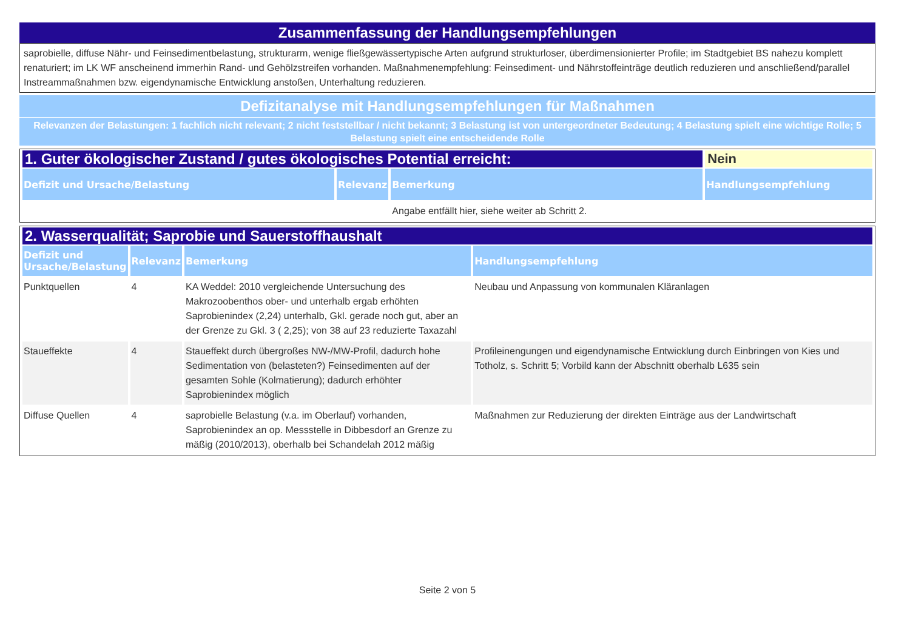Zusammenfassung der Handlungsempfehlungen
saprobielle, diffuse Nähr- und Feinsedimentbelastung, strukturarm, wenige fließgewässertypische Arten aufgrund strukturloser, überdimensionierter Profile; im Stadtgebiet BS nahezu komplett renaturiert; im LK WF anscheinend immerhin Rand- und Gehölzstreifen vorhanden. Maßnahmenempfehlung: Feinsediment- und Nährstoffeinträge deutlich reduzieren und anschließend/parallel Instreammaßnahmen bzw. eigendynamische Entwicklung anstoßen, Unterhaltung reduzieren.
Defizitanalyse mit Handlungsempfehlungen für Maßnahmen
Relevanzen der Belastungen: 1 fachlich nicht relevant; 2 nicht feststellbar / nicht bekannt; 3 Belastung ist von untergeordneter Bedeutung; 4 Belastung spielt eine wichtige Rolle; 5 Belastung spielt eine entscheidende Rolle
| 1. Guter ökologischer Zustand / gutes ökologisches Potential erreicht: | | | Nein |
| Defizit und Ursache/Belastung | Relevanz | Bemerkung | Handlungsempfehlung |
| | | Angabe entfällt hier, siehe weiter ab Schritt 2. | |
| 2. Wasserqualität; Saprobie und Sauerstoffhaushalt | | | |
| Defizit und Ursache/Belastung | Relevanz | Bemerkung | Handlungsempfehlung |
| Punktquellen | 4 | KA Weddel: 2010 vergleichende Untersuchung des Makrozoobenthos ober- und unterhalb ergab erhöhten Saprobienindex (2,24) unterhalb, Gkl. gerade noch gut, aber an der Grenze zu Gkl. 3 ( 2,25); von 38 auf 23 reduzierte Taxazahl | Neubau und Anpassung von kommunalen Kläranlagen |
| Staueffekte | 4 | Staueffekt durch übergroßes NW-/MW-Profil, dadurch hohe Sedimentation von (belasteten?) Feinsedimenten auf der gesamten Sohle (Kolmatierung); dadurch erhöhter Saprobienindex möglich | Profileinengungen und eigendynamische Entwicklung durch Einbringen von Kies und Totholz, s. Schritt 5; Vorbild kann der Abschnitt oberhalb L635 sein |
| Diffuse Quellen | 4 | saprobielle Belastung (v.a. im Oberlauf) vorhanden, Saprobienindex an op. Messstelle in Dibbesdorf an Grenze zu mäßig (2010/2013), oberhalb bei Schandelah 2012 mäßig | Maßnahmen zur Reduzierung der direkten Einträge aus der Landwirtschaft |
Seite 2 von 5